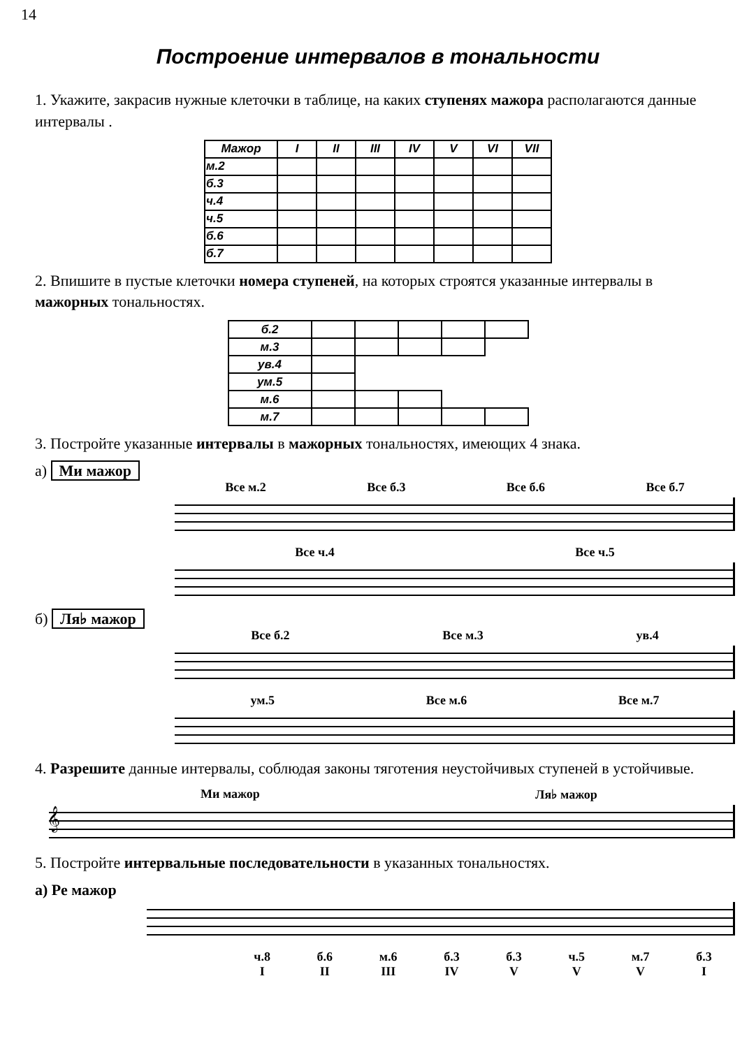14
Построение интервалов в тональности
1. Укажите, закрасив нужные клеточки в таблице, на каких ступенях мажора располагаются данные интервалы .
| Мажор | I | II | III | IV | V | VI | VII |
| --- | --- | --- | --- | --- | --- | --- | --- |
| м.2 | | | | | | | |
| б.3 | | | | | | | |
| ч.4 | | | | | | | |
| ч.5 | | | | | | | |
| б.6 | | | | | | | |
| б.7 | | | | | | | |
2. Впишите в пустые клеточки номера ступеней, на которых строятся указанные интервалы в мажорных тональностях.
| б.2 | | | | | |
| м.3 | | | | | |
| ув.4 | | | | | |
| ум.5 | | | | | |
| м.6 | | | | | |
| м.7 | | | | | |
3. Постройте указанные интервалы в мажорных тональностях, имеющих 4 знака.
а) Ми мажор
Все м.2 Все б.3 Все б.6 Все б.7
Все ч.4 Все ч.5
б) Ля♭ мажор
Все б.2 Все м.3 ув.4
ум.5 Все м.6 Все м.7
4. Разрешите данные интервалы, соблюдая законы тяготения неустойчивых ступеней в устойчивые.
Ми мажор Ля♭ мажор
𝄞
5. Постройте интервальные последовательности в указанных тональностях.
а) Ре мажор
ч.8
I б.6
II м.6
III б.3
IV б.3
V ч.5
V м.7
V б.3
I